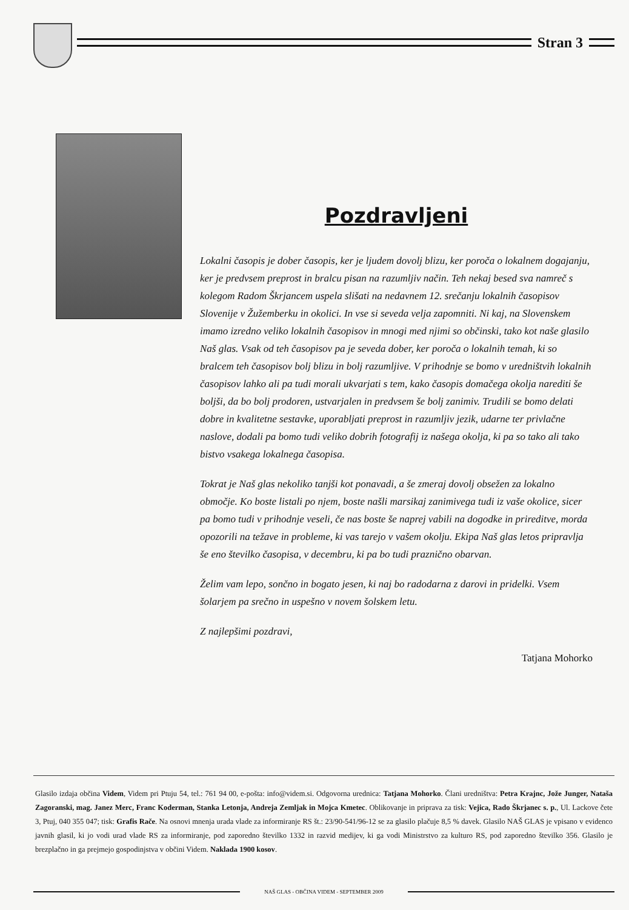Stran 3
Pozdravljeni
Lokalni časopis je dober časopis, ker je ljudem dovolj blizu, ker poroča o lokalnem dogajanju, ker je predvsem preprost in bralcu pisan na razumljiv način. Teh nekaj besed sva namreč s kolegom Radom Škrjancem uspela slišati na nedavnem 12. srečanju lokalnih časopisov Slovenije v Žužemberku in okolici. In vse si seveda velja zapomniti. Ni kaj, na Slovenskem imamo izredno veliko lokalnih časopisov in mnogi med njimi so občinski, tako kot naše glasilo Naš glas. Vsak od teh časopisov pa je seveda dober, ker poroča o lokalnih temah, ki so bralcem teh časopisov bolj blizu in bolj razumljive. V prihodnje se bomo v uredništvih lokalnih časopisov lahko ali pa tudi morali ukvarjati s tem, kako časopis domačega okolja narediti še boljši, da bo bolj prodoren, ustvarjalen in predvsem še bolj zanimiv. Trudili se bomo delati dobre in kvalitetne sestavke, uporabljati preprost in razumljiv jezik, udarne ter privlačne naslove, dodali pa bomo tudi veliko dobrih fotografij iz našega okolja, ki pa so tako ali tako bistvo vsakega lokalnega časopisa.
Tokrat je Naš glas nekoliko tanjši kot ponavadi, a še zmeraj dovolj obsežen za lokalno območje. Ko boste listali po njem, boste našli marsikaj zanimivega tudi iz vaše okolice, sicer pa bomo tudi v prihodnje veseli, če nas boste še naprej vabili na dogodke in prireditve, morda opozorili na težave in probleme, ki vas tarejo v vašem okolju. Ekipa Naš glas letos pripravlja še eno številko časopisa, v decembru, ki pa bo tudi praznično obarvan.
Želim vam lepo, sončno in bogato jesen, ki naj bo radodarna z darovi in pridelki. Vsem šolarjem pa srečno in uspešno v novem šolskem letu.
Z najlepšimi pozdravi,
Tatjana Mohorko
Glasilo izdaja občina Videm, Videm pri Ptuju 54, tel.: 761 94 00, e-pošta: info@videm.si. Odgovorna urednica: Tatjana Mohorko. Člani uredništva: Petra Krajnc, Jože Junger, Nataša Zagoranski, mag. Janez Merc, Franc Koderman, Stanka Letonja, Andreja Zemljak in Mojca Kmetec. Oblikovanje in priprava za tisk: Vejica, Rado Škrjanec s. p., Ul. Lackove čete 3, Ptuj, 040 355 047; tisk: Grafis Rače. Na osnovi mnenja urada vlade za informiranje RS št.: 23/90-541/96-12 se za glasilo plačuje 8,5 % davek. Glasilo NAŠ GLAS je vpisano v evidenco javnih glasil, ki jo vodi urad vlade RS za informiranje, pod zaporedno številko 1332 in razvid medijev, ki ga vodi Ministrstvo za kulturo RS, pod zaporedno številko 356. Glasilo je brezplačno in ga prejmejo gospodinjstva v občini Videm. Naklada 1900 kosov.
NAŠ GLAS - OBČINA VIDEM - SEPTEMBER 2009